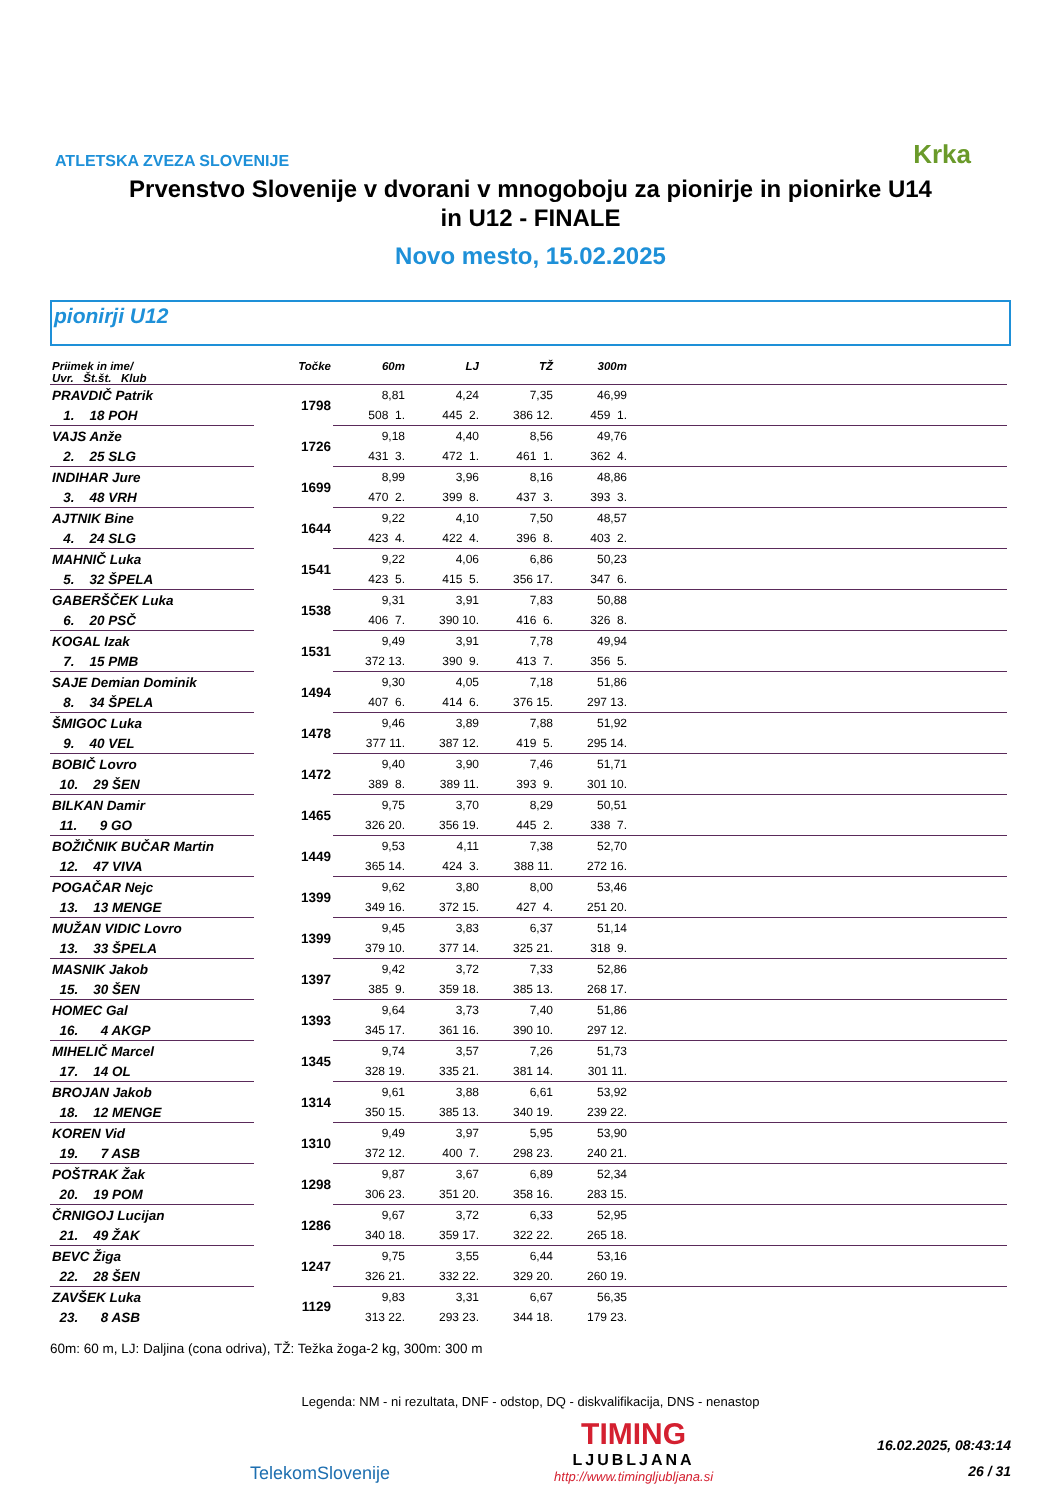ATLETSKA ZVEZA SLOVENIJE
Krka
Prvenstvo Slovenije v dvorani v mnogoboju za pionirje in pionirke U14
in U12 - FINALE
Novo mesto, 15.02.2025
pionirji U12
| Priimek in ime/ Uvr. Št.št. Klub | Točke | 60m | LJ | TŽ | 300m | |
| --- | --- | --- | --- | --- | --- | --- |
| PRAVDIČ Patrik | 1798 | 8,81 | 4,24 | 7,35 | 46,99 | |
| 1. 18 POH | | 508 1. | 445 2. | 386 12. | 459 1. | |
| VAJS Anže | 1726 | 9,18 | 4,40 | 8,56 | 49,76 | |
| 2. 25 SLG | | 431 3. | 472 1. | 461 1. | 362 4. | |
| INDIHAR Jure | 1699 | 8,99 | 3,96 | 8,16 | 48,86 | |
| 3. 48 VRH | | 470 2. | 399 8. | 437 3. | 393 3. | |
| AJTNIK Bine | 1644 | 9,22 | 4,10 | 7,50 | 48,57 | |
| 4. 24 SLG | | 423 4. | 422 4. | 396 8. | 403 2. | |
| MAHNIČ Luka | 1541 | 9,22 | 4,06 | 6,86 | 50,23 | |
| 5. 32 ŠPELA | | 423 5. | 415 5. | 356 17. | 347 6. | |
| GABERŠČEK Luka | 1538 | 9,31 | 3,91 | 7,83 | 50,88 | |
| 6. 20 PSČ | | 406 7. | 390 10. | 416 6. | 326 8. | |
| KOGAL Izak | 1531 | 9,49 | 3,91 | 7,78 | 49,94 | |
| 7. 15 PMB | | 372 13. | 390 9. | 413 7. | 356 5. | |
| SAJE Demian Dominik | 1494 | 9,30 | 4,05 | 7,18 | 51,86 | |
| 8. 34 ŠPELA | | 407 6. | 414 6. | 376 15. | 297 13. | |
| ŠMIGOC Luka | 1478 | 9,46 | 3,89 | 7,88 | 51,92 | |
| 9. 40 VEL | | 377 11. | 387 12. | 419 5. | 295 14. | |
| BOBIČ Lovro | 1472 | 9,40 | 3,90 | 7,46 | 51,71 | |
| 10. 29 ŠEN | | 389 8. | 389 11. | 393 9. | 301 10. | |
| BILKAN Damir | 1465 | 9,75 | 3,70 | 8,29 | 50,51 | |
| 11. 9 GO | | 326 20. | 356 19. | 445 2. | 338 7. | |
| BOŽIČNIK BUČAR Martin | 1449 | 9,53 | 4,11 | 7,38 | 52,70 | |
| 12. 47 VIVA | | 365 14. | 424 3. | 388 11. | 272 16. | |
| POGAČAR Nejc | 1399 | 9,62 | 3,80 | 8,00 | 53,46 | |
| 13. 13 MENGE | | 349 16. | 372 15. | 427 4. | 251 20. | |
| MUŽAN VIDIC Lovro | 1399 | 9,45 | 3,83 | 6,37 | 51,14 | |
| 13. 33 ŠPELA | | 379 10. | 377 14. | 325 21. | 318 9. | |
| MASNIK Jakob | 1397 | 9,42 | 3,72 | 7,33 | 52,86 | |
| 15. 30 ŠEN | | 385 9. | 359 18. | 385 13. | 268 17. | |
| HOMEC Gal | 1393 | 9,64 | 3,73 | 7,40 | 51,86 | |
| 16. 4 AKGP | | 345 17. | 361 16. | 390 10. | 297 12. | |
| MIHELIČ Marcel | 1345 | 9,74 | 3,57 | 7,26 | 51,73 | |
| 17. 14 OL | | 328 19. | 335 21. | 381 14. | 301 11. | |
| BROJAN Jakob | 1314 | 9,61 | 3,88 | 6,61 | 53,92 | |
| 18. 12 MENGE | | 350 15. | 385 13. | 340 19. | 239 22. | |
| KOREN Vid | 1310 | 9,49 | 3,97 | 5,95 | 53,90 | |
| 19. 7 ASB | | 372 12. | 400 7. | 298 23. | 240 21. | |
| POŠTRAK Žak | 1298 | 9,87 | 3,67 | 6,89 | 52,34 | |
| 20. 19 POM | | 306 23. | 351 20. | 358 16. | 283 15. | |
| ČRNIGOJ Lucijan | 1286 | 9,67 | 3,72 | 6,33 | 52,95 | |
| 21. 49 ŽAK | | 340 18. | 359 17. | 322 22. | 265 18. | |
| BEVC Žiga | 1247 | 9,75 | 3,55 | 6,44 | 53,16 | |
| 22. 28 ŠEN | | 326 21. | 332 22. | 329 20. | 260 19. | |
| ZAVŠEK Luka | 1129 | 9,83 | 3,31 | 6,67 | 56,35 | |
| 23. 8 ASB | | 313 22. | 293 23. | 344 18. | 179 23. | |
60m: 60 m, LJ: Daljina (cona odriva), TŽ: Težka žoga-2 kg, 300m: 300 m
Legenda: NM - ni rezultata, DNF - odstop, DQ - diskvalifikacija, DNS - nenastop
TelekomSlovenije
TIMING
LJUBLJANA
http://www.timingljubljana.si
16.02.2025, 08:43:14
26 / 31